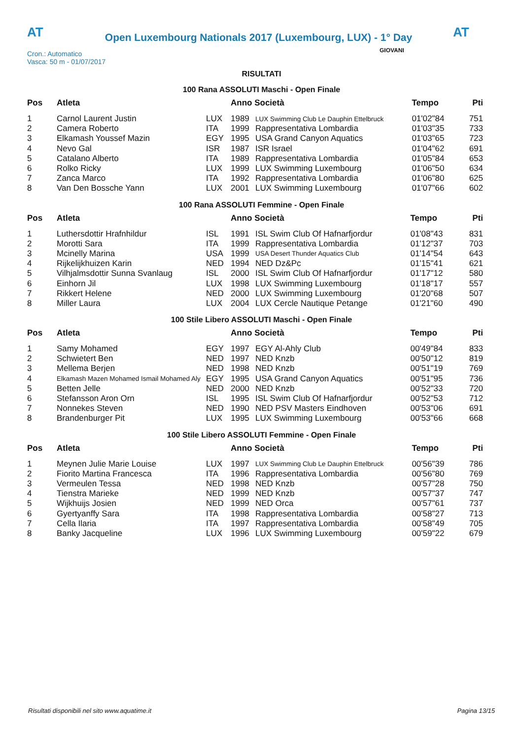AT
Open Luxembourg Nationals 2017 (Luxembourg, LUX) - 1° Day
AT
Cron.: Automatico
Vasca: 50 m - 01/07/2017
GIOVANI
RISULTATI
100 Rana ASSOLUTI Maschi - Open Finale
| Pos | Atleta | | Anno Società | | Tempo | Pti |
| --- | --- | --- | --- | --- | --- | --- |
| 1 | Carnol Laurent Justin | LUX | 1989 | LUX Swimming Club Le Dauphin Ettelbruck | 01'02"84 | 751 |
| 2 | Camera Roberto | ITA | 1999 | Rappresentativa Lombardia | 01'03"35 | 733 |
| 3 | Elkamash Youssef Mazin | EGY | 1995 | USA Grand Canyon Aquatics | 01'03"65 | 723 |
| 4 | Nevo Gal | ISR | 1987 | ISR Israel | 01'04"62 | 691 |
| 5 | Catalano Alberto | ITA | 1989 | Rappresentativa Lombardia | 01'05"84 | 653 |
| 6 | Rolko Ricky | LUX | 1999 | LUX Swimming Luxembourg | 01'06"50 | 634 |
| 7 | Zanca Marco | ITA | 1992 | Rappresentativa Lombardia | 01'06"80 | 625 |
| 8 | Van Den Bossche Yann | LUX | 2001 | LUX Swimming Luxembourg | 01'07"66 | 602 |
100 Rana ASSOLUTI Femmine - Open Finale
| Pos | Atleta | | Anno Società | | Tempo | Pti |
| --- | --- | --- | --- | --- | --- | --- |
| 1 | Luthersdottir Hrafnhildur | ISL | 1991 | ISL Swim Club Of Hafnarfjordur | 01'08"43 | 831 |
| 2 | Morotti Sara | ITA | 1999 | Rappresentativa Lombardia | 01'12"37 | 703 |
| 3 | Mcinelly Marina | USA | 1999 | USA Desert Thunder Aquatics Club | 01'14"54 | 643 |
| 4 | Rijkelijkhuizen Karin | NED | 1994 | NED Dz&Pc | 01'15"41 | 621 |
| 5 | Vilhjalmsdottir Sunna Svanlaug | ISL | 2000 | ISL Swim Club Of Hafnarfjordur | 01'17"12 | 580 |
| 6 | Einhorn Jil | LUX | 1998 | LUX Swimming Luxembourg | 01'18"17 | 557 |
| 7 | Rikkert Helene | NED | 2000 | LUX Swimming Luxembourg | 01'20"68 | 507 |
| 8 | Miller Laura | LUX | 2004 | LUX Cercle Nautique Petange | 01'21"60 | 490 |
100 Stile Libero ASSOLUTI Maschi - Open Finale
| Pos | Atleta | | Anno Società | | Tempo | Pti |
| --- | --- | --- | --- | --- | --- | --- |
| 1 | Samy Mohamed | EGY | 1997 | EGY Al-Ahly Club | 00'49"84 | 833 |
| 2 | Schwietert Ben | NED | 1997 | NED Knzb | 00'50"12 | 819 |
| 3 | Mellema Berjen | NED | 1998 | NED Knzb | 00'51"19 | 769 |
| 4 | Elkamash Mazen Mohamed Ismail Mohamed Aly | EGY | 1995 | USA Grand Canyon Aquatics | 00'51"95 | 736 |
| 5 | Betten Jelle | NED | 2000 | NED Knzb | 00'52"33 | 720 |
| 6 | Stefansson Aron Orn | ISL | 1995 | ISL Swim Club Of Hafnarfjordur | 00'52"53 | 712 |
| 7 | Nonnekes Steven | NED | 1990 | NED PSV Masters Eindhoven | 00'53"06 | 691 |
| 8 | Brandenburger Pit | LUX | 1995 | LUX Swimming Luxembourg | 00'53"66 | 668 |
100 Stile Libero ASSOLUTI Femmine - Open Finale
| Pos | Atleta | | Anno Società | | Tempo | Pti |
| --- | --- | --- | --- | --- | --- | --- |
| 1 | Meynen Julie Marie Louise | LUX | 1997 | LUX Swimming Club Le Dauphin Ettelbruck | 00'56"39 | 786 |
| 2 | Fiorito Martina Francesca | ITA | 1996 | Rappresentativa Lombardia | 00'56"80 | 769 |
| 3 | Vermeulen Tessa | NED | 1998 | NED Knzb | 00'57"28 | 750 |
| 4 | Tienstra Marieke | NED | 1999 | NED Knzb | 00'57"37 | 747 |
| 5 | Wijkhuijs Josien | NED | 1999 | NED Orca | 00'57"61 | 737 |
| 6 | Gyertyanffy Sara | ITA | 1998 | Rappresentativa Lombardia | 00'58"27 | 713 |
| 7 | Cella Ilaria | ITA | 1997 | Rappresentativa Lombardia | 00'58"49 | 705 |
| 8 | Banky Jacqueline | LUX | 1996 | LUX Swimming Luxembourg | 00'59"22 | 679 |
Risultati disponibili nel sito www.aquatime.it Pagina 13/15